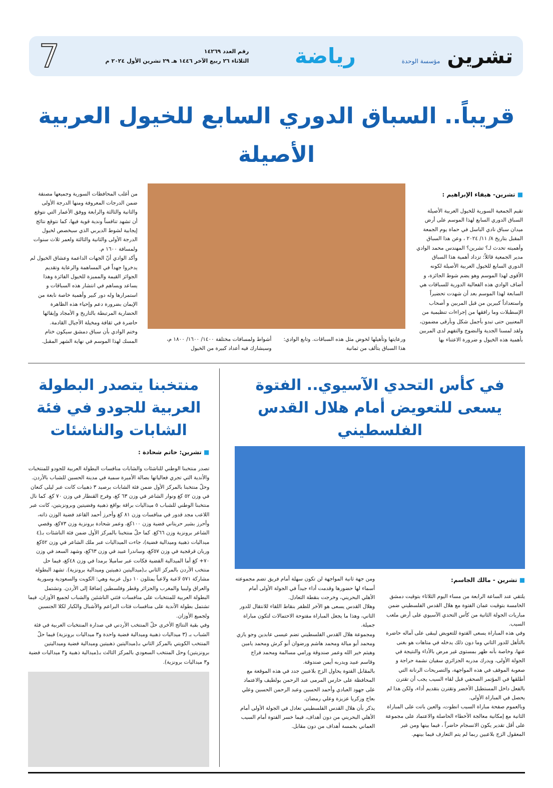تشرين مؤسسة الوحدة
رياضة
رقم العدد ١٤٢٦٩
الثلاثاء ٢٦ ربيع الآخر ١٤٤٦ هـ ٢٩ تشرين الأول ٢٠٢٤ م
7
قريباً.. السباق الدوري السابع للخيول العربية الأصيلة
■ تشرين- هيفاء الإبراهيم :
تقيم الجمعية السورية للخيول العربية الأصيلة السباق الدوري السابع لهذا الموسم على أرض ميدان سباق نادي الباسل في حماة يوم الجمعة المقبل بتاريخ ٨/ ١١/ ٢٠٢٤ ، وعن هذا السباق وأهميته تحدث لـ؟ تشرين؟ المهندس محمد الوادي مدير الجمعية قائلاً: تزداد أهمية هذا السباق الدوري السابع للخيول العربية الأصيلة لكونه الأقوى لهذا الموسم وهو يضم شوط الجائزة، و أضاف الوادي هذه الفعالية الدورية للسباقات هي السابعة لهذا الموسم بعد أن شهدت تحضيراً واستعداداً كبيرين من قبل المربين و أصحاب الإسطبلات وما رافقها من إجراءات تنظيمية من المعنيين حتى تبدو بأجمل شكل وبأرقى مضمون، ولقد لمسنا الجدية والنضوج والتفهم لدى المربين بأهمية هذه الخيول و ضرورة الاعتناء بها
ورعايتها وتأهيلها لخوض مثل هذه السباقات. وتابع الوادي: هذا السباق يتألف من ثمانية
أشواط ولمسافات مختلفة ١٤٠٠/ ١٦٠٠/ ١٨٠٠ م، وسيشارك فيه أعداد كبيرة من الخيول
من أغلب المحافظات السورية وجميعها مصنفة ضمن الدرجات المعروفة ومنها الدرجة الأولى والثانية والثالثة والرابعة ووفق الأعمار التي نتوقع أن تشهد تنافساً وندية قوية فيها، كما نتوقع نتائج إيجابية لشوط الديربي الذي سيخصص لخيول الدرجة الأولى والثانية والثالثة ولعمر ثلاث سنوات ولمسافة ١٦٠٠ م.
وأكد الوادي أنّ الجهات الداعمة وعشاق الخيول لم يدخروا جهداً في المساهمة والرعاية وتقديم الجوائز القيمة والمميزة للخيول الفائزة وهذا يساعد ويساهم في انتشار هذه السباقات و استمرارها وله دور كبير وأهمية خاصة نابعة من الإيمان بضرورة دعم وإحياء هذه الظاهرة الحضارية المرتبطة بالتاريخ و الأمجاد وإبقائها حاضرة في ثقافة ومخيلة الأجيال القادمة.
وختم الوادي بأن سباق دمشق سيكون ختام المسك لهذا الموسم في نهاية الشهر المقبل.
في كأس التحدي الآسيوي.. الفتوة يسعى للتعويض أمام هلال القدس الفلسطيني
■ تشرين - مالك الجاسم:
يلتقي عند الساعة الرابعة من مساء اليوم الثلاثاء بتوقيت دمشق الخامسة بتوقيت عمان الفتوة مع هلال القدس الفلسطيني ضمن مباريات الجولة الثانية من كأس التحدي الآسيوي على أرض ملعب السيب.
وفي هذه المباراة يسعى الفتوة للتعويض ليبقى على آماله حاضرة بالتأهل للدور الثاني وما دون ذلك يدخله في متاهات هو بغنى عنها، وخاصة بأنه ظهر بمستوى غير مرض بالأداء والنتيجة في الجولة الأولى، ويدرك مدربه الجزائري سفيان نشمة حراجة و صعوبة الموقف في هذه المواجهة، والتصريحات الرنانة التي أطلقها في المؤتمر الصحفي قبل لقاء السيب يجب أن تقترن بالفعل داخل المستطيل الأخضر وتقترن بتقديم أداء، ولكن هذا لم يحصل في المباراة الأولى.
وبالعموم صفحة مباراة السيب انطوت، والعين باتت على المباراة الثانية مع إمكانية معالجة الأخطاء الحاصلة والاعتماد على مجموعة على أقل تقدير يكون الانسجام حاضراً ، فيما بينها ومن غير المعقول الزج بلاعبين ربما لم يتم التعارف فيما بينهم.
ومن جهة ثانية المواجهة لن تكون سهلة أمام فريق تضم مجموعته أسماء لها حضورها وقدمت أداء جيداً في الجولة الأولى أمام الأهلي البحريني، وخرجت بنقطة التعادل.
وهلال القدس يسعى هو الآخر للظفر بنقاط اللقاء للانتقال للدور الثاني، وهذا ما يجعل المباراة مفتوحة الاحتمالات لتكون مباراة جميلة.
ومجموعة هلال القدس الفلسطيني تضم عيسى عابدين وجو يازي ومحمد أبو ميالة ومحمد هاشم ورضوان أبو كرش ومحمد يامين وهيثم خير الله وعمر صندوقة ورامي مسالمة ومحمد فراج وقاسم عبيد ويدربه أيمن صندوقة.
بالمقابل الفتوة يحاول الزج بلاعبين جدد في هذه الموقعة مع المحافظة على حارس المرمى عبد الرحمن بولطيف والاعتماد على جهود العبادي وأحمد الحسين وعبد الرحمن الحسين وعلي بعاج وزكريا عزيزة وعلي رمضان.
يذكر بأن هلال القدس الفلسطيني تعادل في الجولة الأولى أمام الأهلي البحريني من دون أهداف، فيما خسر الفتوة أمام السيب العماني بخمسة أهداف من دون مقابل.
منتخبنا يتصدر البطولة العربية للجودو في فئة الشابات والناشئات
■ تشرين: حاتم شحادة :
تصدر منتخبنا الوطني للناشئات والشابات منافسات البطولة العربية للجودو للمنتخبات والأندية التي تجري فعالياتها بصالة الأميرة سمية في مدينة الحسين للشباب بالأردن.
وحلّ منتخبنا بالمركز الأول ضمن فئة الشابات برصيد ٣ ذهبيات كانت عبر ليلى كنعان في وزن ٥٢ كغ ونوار الشاعر في وزن ٦٣ كغ، وفرح القنطار في وزن ٧٠ كغ. كما نال منتخبنا الوطني للشباب ٥ ميداليات براقة بواقع ذهبية وفضيتين وبرونزيتين، كانت عبر اللاعب مجد قدور في منافسات وزن ٨١ كغ وأحرز أحمد القاعد فضية الوزن ذاته، وأحرز بشير حريتاني فضية وزن ١٠٠كغ، وعمر شحادة برونزية وزن ٧٣كغ، وقصي الشاعر برونزية وزن ٦٦كغ. كما حلّ منتخبنا بالمركز الأول ضمن فئة الناشئات بـ(٤ ميداليات ذهبية وميدالية فضية)، جاءت الميداليات عبر ملك الشاعر في وزن ٥٢كغ وريان قرقجية في وزن ٥٧كغ، وساندرا عبيد في وزن ٦٣كغ، وشهد السعد في وزن ٧٠+ كغ أما الميدالية الفضية فكانت عبر ساميلا برمدا في وزن ٤٨كغ، فيما حل منتخب الأردن بالمركز الثاني بـ(ميداليتين ذهبيتين وميدالية برونزية). تشهد البطولة مشاركة ٥٧١ لاعبة ولاعباً يمثلون ١٠ دول عربية وهي: الكويت والسعودية وسورية والعراق وليبيا والمغرب والجزائر وقطر وفلسطين إضافةً إلى الأردن. وتشتمل البطولة العربية للمنتخبات على منافسات فئتي الناشئين والشباب لجميع الأوزان، فيما تشتمل بطولة الأندية على منافسات فئات البراعم والأشبال والكبار لكلا الجنسين ولجميع الأوزان.
وفي بقية النتائج الأخرى حلّ المنتخب الأردني في صدارة المنتخبات العربية في فئة الشباب بـ (٣ ميداليات ذهبية وميدالية فضية واحدة و٣ ميداليات برونزية) فيما حلّ المنتخب الكويتي بالمركز الثاني بـ(ميداليتين ذهبيتين وميدالية فضية وميداليتين برونزيتين) وحل المنتخب السعودي بالمركز الثالث بـ(ميدالية ذهبية و٣ ميداليات فضية و٣ ميداليات برونزية).